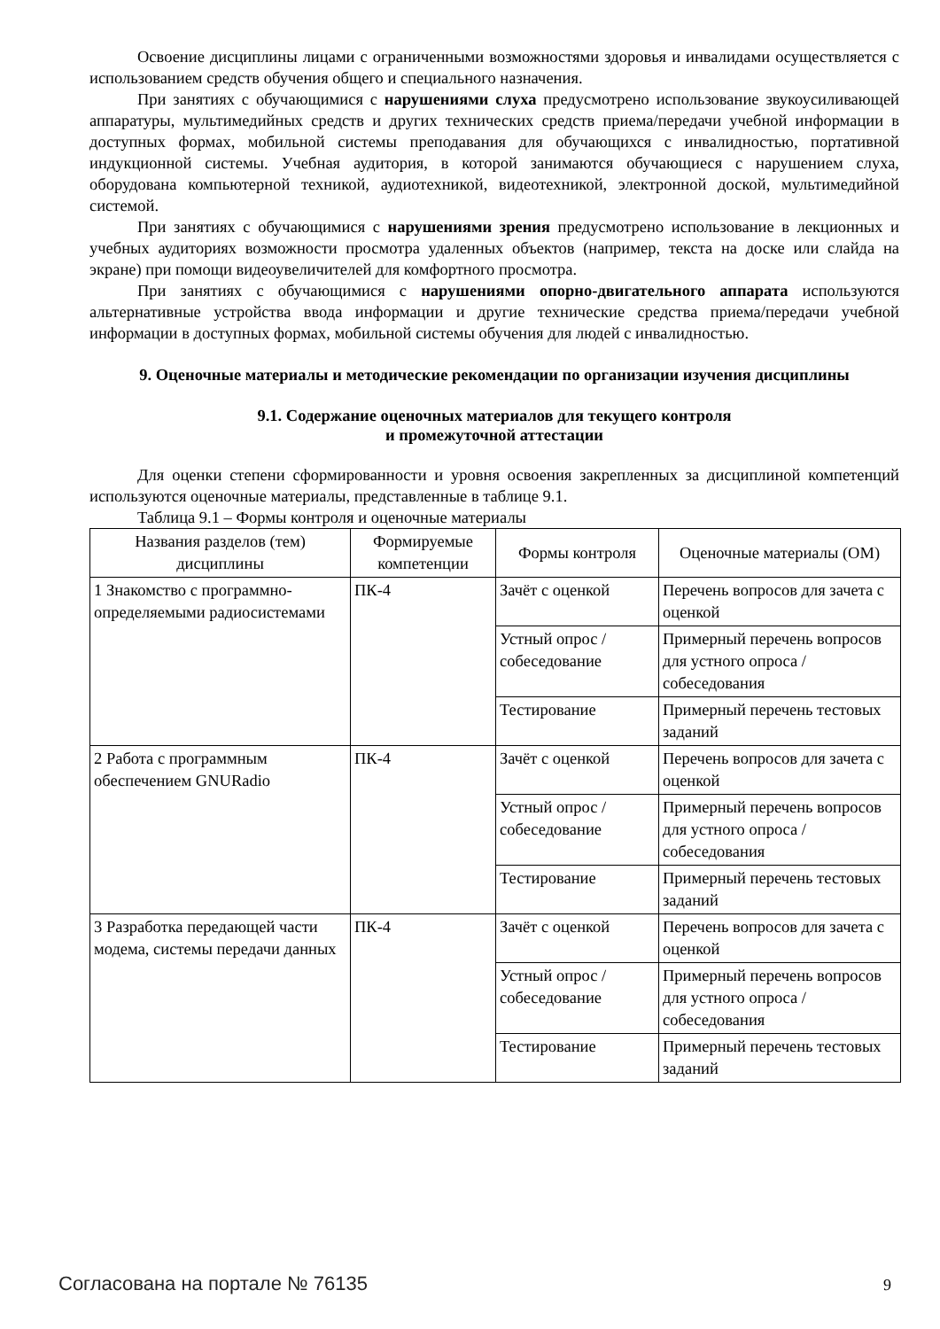Освоение дисциплины лицами с ограниченными возможностями здоровья и инвалидами осуществляется с использованием средств обучения общего и специального назначения.
При занятиях с обучающимися с нарушениями слуха предусмотрено использование звукоусиливающей аппаратуры, мультимедийных средств и других технических средств приема/передачи учебной информации в доступных формах, мобильной системы преподавания для обучающихся с инвалидностью, портативной индукционной системы. Учебная аудитория, в которой занимаются обучающиеся с нарушением слуха, оборудована компьютерной техникой, аудиотехникой, видеотехникой, электронной доской, мультимедийной системой.
При занятиях с обучающимися с нарушениями зрения предусмотрено использование в лекционных и учебных аудиториях возможности просмотра удаленных объектов (например, текста на доске или слайда на экране) при помощи видеоувеличителей для комфортного просмотра.
При занятиях с обучающимися с нарушениями опорно-двигательного аппарата используются альтернативные устройства ввода информации и другие технические средства приема/передачи учебной информации в доступных формах, мобильной системы обучения для людей с инвалидностью.
9. Оценочные материалы и методические рекомендации по организации изучения дисциплины
9.1. Содержание оценочных материалов для текущего контроля
и промежуточной аттестации
Для оценки степени сформированности и уровня освоения закрепленных за дисциплиной компетенций используются оценочные материалы, представленные в таблице 9.1.
Таблица 9.1 – Формы контроля и оценочные материалы
| Названия разделов (тем) дисциплины | Формируемые компетенции | Формы контроля | Оценочные материалы (ОМ) |
| --- | --- | --- | --- |
| 1 Знакомство с программно-определяемыми радиосистемами | ПК-4 | Зачёт с оценкой | Перечень вопросов для зачета с оценкой |
| | | Устный опрос / собеседование | Примерный перечень вопросов для устного опроса / собеседования |
| | | Тестирование | Примерный перечень тестовых заданий |
| 2 Работа с программным обеспечением GNURadio | ПК-4 | Зачёт с оценкой | Перечень вопросов для зачета с оценкой |
| | | Устный опрос / собеседование | Примерный перечень вопросов для устного опроса / собеседования |
| | | Тестирование | Примерный перечень тестовых заданий |
| 3 Разработка передающей части модема, системы передачи данных | ПК-4 | Зачёт с оценкой | Перечень вопросов для зачета с оценкой |
| | | Устный опрос / собеседование | Примерный перечень вопросов для устного опроса / собеседования |
| | | Тестирование | Примерный перечень тестовых заданий |
Согласована на портале № 76135 9